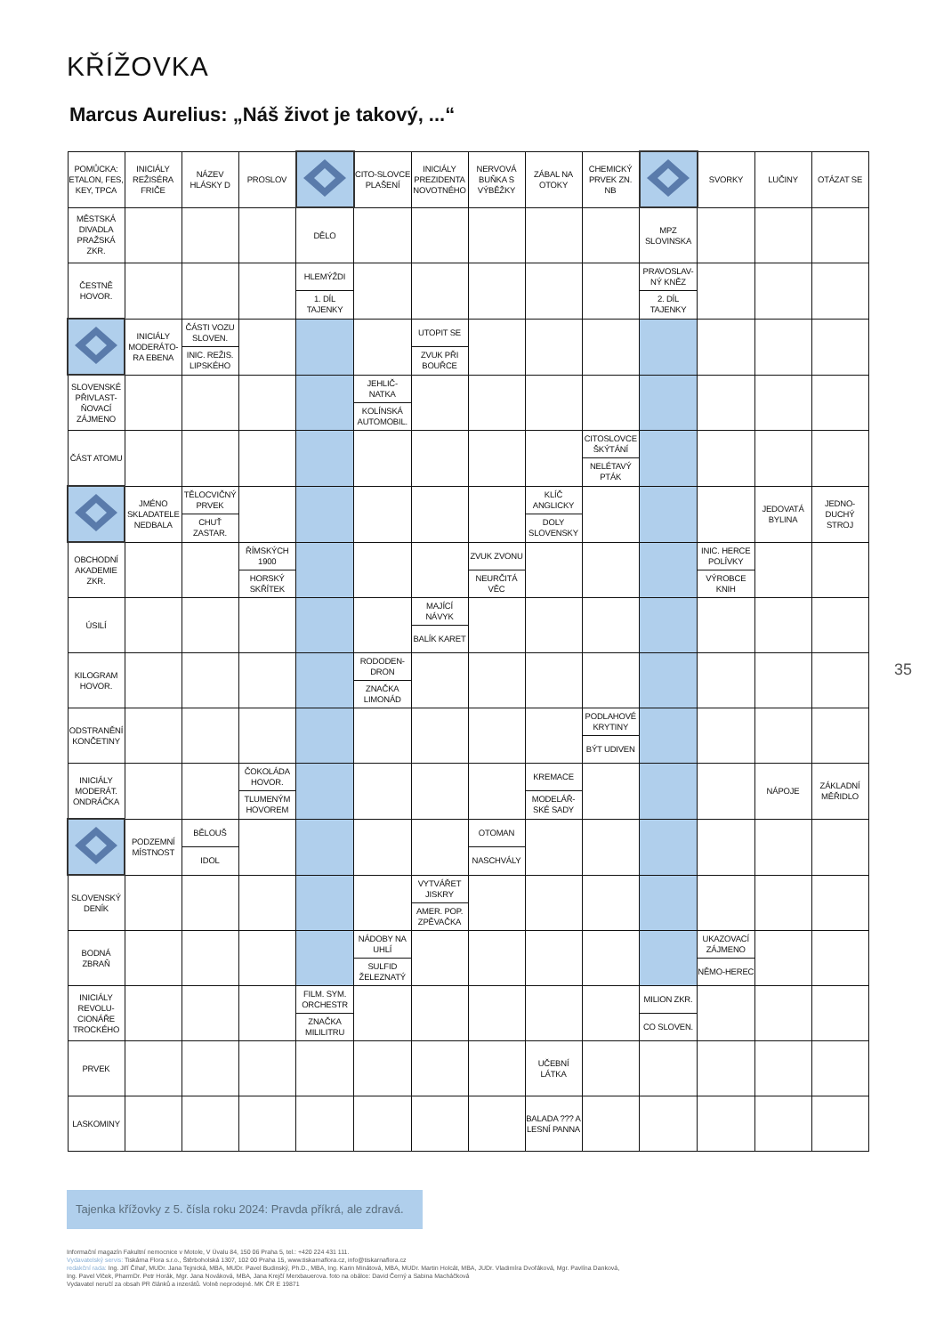KŘÍŽOVKA
Marcus Aurelius: „Náš život je takový, ...“
35
| POMŮCKA: ETALON, FES, KEY, TPCA | INICIÁLY REŽISÉRA FRIČE | NÁZEV HLÁSKY D | PROSLOV | | CITO-SLOVCE PLAŠENÍ | INICIÁLY PREZIDENTA NOVOTNÉHO | NERVOVÁ BUŇKA S VÝBĚŽKY | ZÁBAL NA OTOKY | CHEMICKÝ PRVEK ZN. NB | | SVORKY | LUČINY | OTÁZAT SE |
| MĚSTSKÁ DIVADLA PRAŽSKÁ ZKR. | | | | DĚLO | | | | | | MPZ SLOVINSKA | | | |
| ČESTNĚ HOVOR. | | | | HLEMÝŽDI 1. DÍL TAJENKY | | | | | | PRAVOSLAV-NÝ KNĚZ 2. DÍL TAJENKY | | | |
| | INICIÁLY MODERÁTO-RA EBENA | ČÁSTI VOZU SLOVEN. INIC. REŽIS. LIPSKÉHO | | | | UTOPIT SE ZVUK PŘI BOUŘCE | | | | | | | |
| SLOVENSKÉ PŘIVLAST-ŇOVACÍ ZÁJMENO | | | | | JEHLIČ-NATKA KOLÍNSKÁ AUTOMOBIL. | | | | | | | | |
| ČÁST ATOMU | | | | | | | | | CITOSLOVCE ŠKÝTÁNÍ NELÉTAVÝ PTÁK | | | | |
| | JMÉNO SKLADATELE NEDBALA | TĚLOCVIČNÝ PRVEK CHUŤ ZASTAR. | | | | | | KLÍČ ANGLICKY DOLY SLOVENSKY | | | | JEDOVATÁ BYLINA | JEDNO-DUCHÝ STROJ |
| OBCHODNÍ AKADEMIE ZKR. | | | ŘÍMSKÝCH 1900 HORSKÝ SKŘÍTEK | | | | ZVUK ZVONU NEURČITÁ VĚC | | | | INIC. HERCE POLÍVKY VÝROBCE KNIH | | |
| ÚSILÍ | | | | | | MAJÍCÍ NÁVYK BALÍK KARET | | | | | | | |
| KILOGRAM HOVOR. | | | | | RODODEN-DRON ZNAČKA LIMONÁD | | | | | | | | |
| ODSTRANĚNÍ KONČETINY | | | | | | | | | PODLAHOVÉ KRYTINY BÝT UDIVEN | | | | |
| INICIÁLY MODERÁT. ONDRÁČKA | | | ČOKOLÁDA HOVOR. TLUMENÝM HOVOREM | | | | | KREMACE MODELÁŘ-SKÉ SADY | | | | NÁPOJE | ZÁKLADNÍ MĚŘIDLO |
| | PODZEMNÍ MÍSTNOST | BĚLOUŠ IDOL | | | | | OTOMAN NASCHVÁLY | | | | | | |
| SLOVENSKÝ DENÍK | | | | | | VYTVÁŘET JISKRY AMER. POP. ZPĚVAČKA | | | | | | | |
| BODNÁ ZBRAŇ | | | | | NÁDOBY NA UHLÍ SULFID ŽELEZNATÝ | | | | | | UKAZOVACÍ ZÁJMENO NĚMO-HEREC | | |
| INICIÁLY REVOLU-CIONÁŘE TROCKÉHO | | | | FILM. SYM. ORCHESTR ZNAČKA MILILITRU | | | | | | MILION ZKR. CO SLOVEN. | | | |
| PRVEK | | | | | | | | UČEBNÍ LÁTKA | | | | | |
| LASKOMINY | | | | | | | | BALADA ??? A LESNÍ PANNA | | | | | |
Tajenka křížovky z 5. čísla roku 2024: Pravda příkrá, ale zdravá.
Informační magazín Fakultní nemocnice v Motole, V Úvalu 84, 150 06 Praha 5, tel.: +420 224 431 111.
Vydavatelský servis: Tiskárna Flora s.r.o., Štěrboholská 1307, 102 00 Praha 15, www.tiskarnaflora.cz, info@tiskarnaflora.cz
redakční rada: Ing. Jiří Čihař, MUDr. Jana Tejnická, MBA, MUDr. Pavel Budinský, Ph.D., MBA, Ing. Karin Minátová, MBA, MUDr. Martin Holcát, MBA, JUDr. Vladimíra Dvořáková, Mgr. Pavlína Danková,
Ing. Pavel Vlček, PharmDr. Petr Horák, Mgr. Jana Nováková, MBA, Jana Krejčí Merxbauerova. foto na obálce: David Černý a Sabina Macháčková
Vydavatel neručí za obsah PR článků a inzerátů. Volně neprodejné. MK ČR E 19871